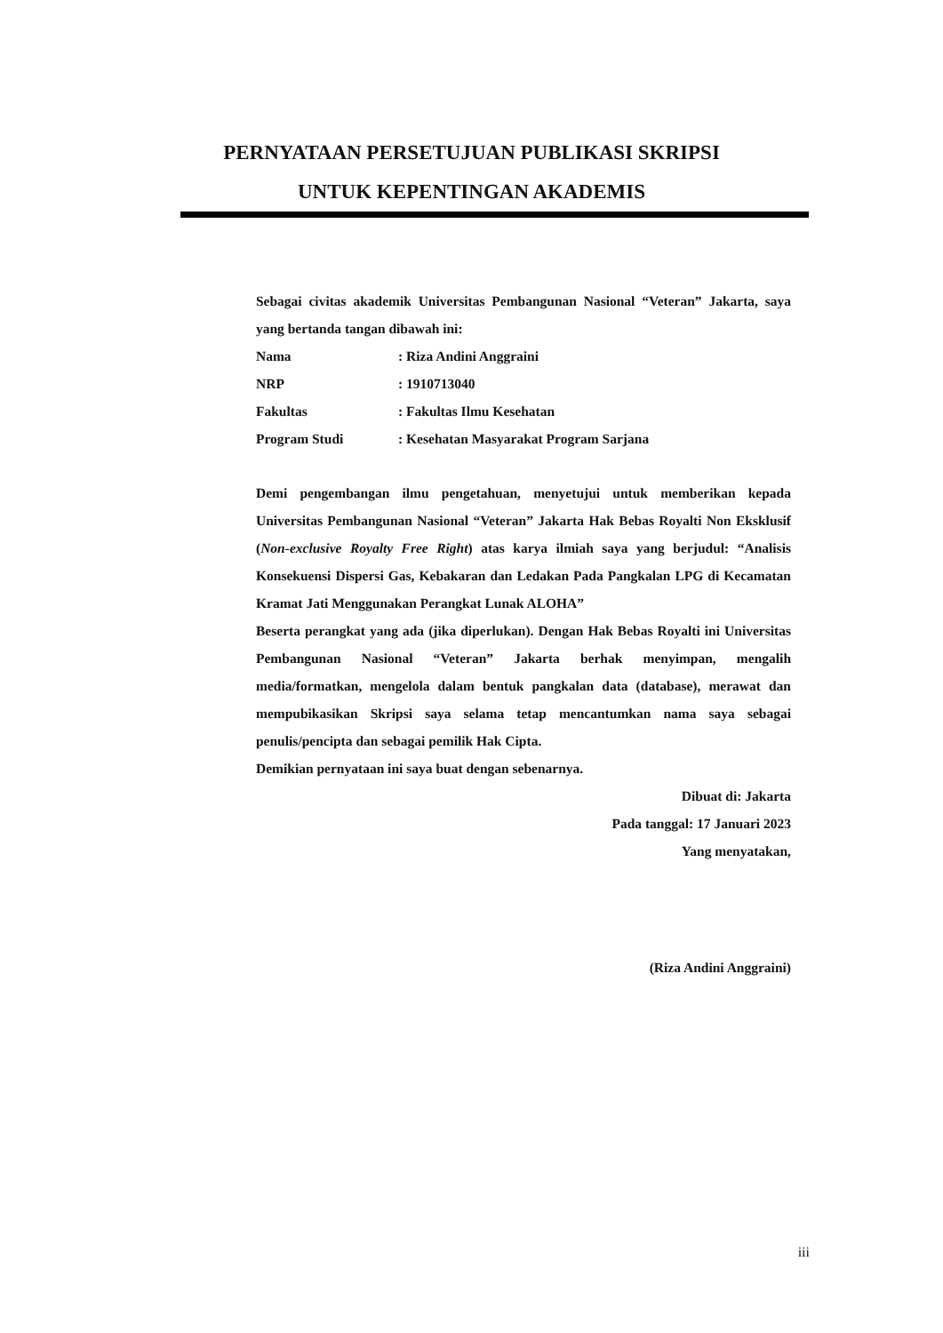PERNYATAAN PERSETUJUAN PUBLIKASI SKRIPSI
UNTUK KEPENTINGAN AKADEMIS
Sebagai civitas akademik Universitas Pembangunan Nasional “Veteran” Jakarta, saya yang bertanda tangan dibawah ini:
Nama: Riza Andini Anggraini
NRP: 1910713040
Fakultas: Fakultas Ilmu Kesehatan
Program Studi: Kesehatan Masyarakat Program Sarjana
Demi pengembangan ilmu pengetahuan, menyetujui untuk memberikan kepada Universitas Pembangunan Nasional “Veteran” Jakarta Hak Bebas Royalti Non Eksklusif (Non-exclusive Royalty Free Right) atas karya ilmiah saya yang berjudul: “Analisis Konsekuensi Dispersi Gas, Kebakaran dan Ledakan Pada Pangkalan LPG di Kecamatan Kramat Jati Menggunakan Perangkat Lunak ALOHA”
Beserta perangkat yang ada (jika diperlukan). Dengan Hak Bebas Royalti ini Universitas Pembangunan Nasional “Veteran” Jakarta berhak menyimpan, mengalih media/formatkan, mengelola dalam bentuk pangkalan data (database), merawat dan mempubikasikan Skripsi saya selama tetap mencantumkan nama saya sebagai penulis/pencipta dan sebagai pemilik Hak Cipta.
Demikian pernyataan ini saya buat dengan sebenarnya.
Dibuat di: Jakarta
Pada tanggal: 17 Januari 2023
Yang menyatakan,
(Riza Andini Anggraini)
iii